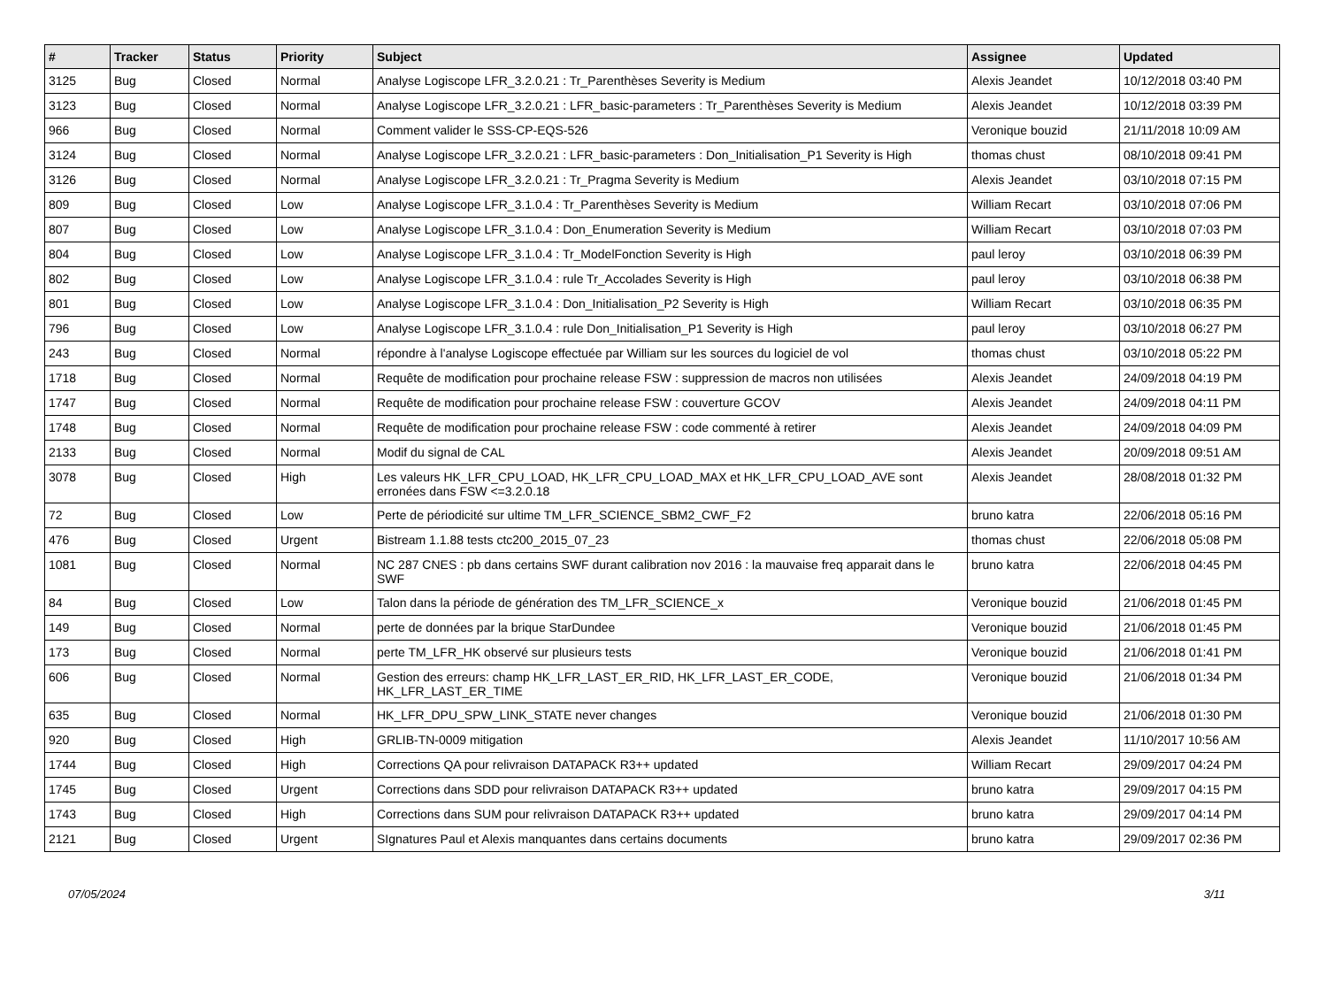| # | Tracker | Status | Priority | Subject | Assignee | Updated |
| --- | --- | --- | --- | --- | --- | --- |
| 3125 | Bug | Closed | Normal | Analyse Logiscope LFR_3.2.0.21 : Tr_Parenthèses Severity is Medium | Alexis Jeandet | 10/12/2018 03:40 PM |
| 3123 | Bug | Closed | Normal | Analyse Logiscope LFR_3.2.0.21 : LFR_basic-parameters : Tr_Parenthèses Severity is Medium | Alexis Jeandet | 10/12/2018 03:39 PM |
| 966 | Bug | Closed | Normal | Comment valider le SSS-CP-EQS-526 | Veronique bouzid | 21/11/2018 10:09 AM |
| 3124 | Bug | Closed | Normal | Analyse Logiscope LFR_3.2.0.21 : LFR_basic-parameters : Don_Initialisation_P1 Severity is High | thomas chust | 08/10/2018 09:41 PM |
| 3126 | Bug | Closed | Normal | Analyse Logiscope LFR_3.2.0.21 : Tr_Pragma Severity is Medium | Alexis Jeandet | 03/10/2018 07:15 PM |
| 809 | Bug | Closed | Low | Analyse Logiscope LFR_3.1.0.4 : Tr_Parenthèses Severity is Medium | William Recart | 03/10/2018 07:06 PM |
| 807 | Bug | Closed | Low | Analyse Logiscope LFR_3.1.0.4 : Don_Enumeration Severity is Medium | William Recart | 03/10/2018 07:03 PM |
| 804 | Bug | Closed | Low | Analyse Logiscope LFR_3.1.0.4 : Tr_ModelFonction Severity is High | paul leroy | 03/10/2018 06:39 PM |
| 802 | Bug | Closed | Low | Analyse Logiscope LFR_3.1.0.4 : rule Tr_Accolades Severity is High | paul leroy | 03/10/2018 06:38 PM |
| 801 | Bug | Closed | Low | Analyse Logiscope LFR_3.1.0.4 : Don_Initialisation_P2 Severity is High | William Recart | 03/10/2018 06:35 PM |
| 796 | Bug | Closed | Low | Analyse Logiscope LFR_3.1.0.4 : rule Don_Initialisation_P1 Severity is High | paul leroy | 03/10/2018 06:27 PM |
| 243 | Bug | Closed | Normal | répondre à l'analyse Logiscope effectuée par William sur les sources du logiciel de vol | thomas chust | 03/10/2018 05:22 PM |
| 1718 | Bug | Closed | Normal | Requête de modification pour prochaine release FSW : suppression de macros non utilisées | Alexis Jeandet | 24/09/2018 04:19 PM |
| 1747 | Bug | Closed | Normal | Requête de modification pour prochaine release FSW : couverture GCOV | Alexis Jeandet | 24/09/2018 04:11 PM |
| 1748 | Bug | Closed | Normal | Requête de modification pour prochaine release FSW : code commenté à retirer | Alexis Jeandet | 24/09/2018 04:09 PM |
| 2133 | Bug | Closed | Normal | Modif du signal de CAL | Alexis Jeandet | 20/09/2018 09:51 AM |
| 3078 | Bug | Closed | High | Les valeurs HK_LFR_CPU_LOAD, HK_LFR_CPU_LOAD_MAX et HK_LFR_CPU_LOAD_AVE sont erronées dans FSW <=3.2.0.18 | Alexis Jeandet | 28/08/2018 01:32 PM |
| 72 | Bug | Closed | Low | Perte de périodicité sur ultime TM_LFR_SCIENCE_SBM2_CWF_F2 | bruno katra | 22/06/2018 05:16 PM |
| 476 | Bug | Closed | Urgent | Bistream 1.1.88 tests ctc200_2015_07_23 | thomas chust | 22/06/2018 05:08 PM |
| 1081 | Bug | Closed | Normal | NC 287 CNES : pb dans certains SWF durant calibration nov 2016 : la mauvaise freq apparait dans le SWF | bruno katra | 22/06/2018 04:45 PM |
| 84 | Bug | Closed | Low | Talon dans la période de génération des TM_LFR_SCIENCE_x | Veronique bouzid | 21/06/2018 01:45 PM |
| 149 | Bug | Closed | Normal | perte de données par la brique StarDundee | Veronique bouzid | 21/06/2018 01:45 PM |
| 173 | Bug | Closed | Normal | perte TM_LFR_HK observé sur plusieurs tests | Veronique bouzid | 21/06/2018 01:41 PM |
| 606 | Bug | Closed | Normal | Gestion des erreurs: champ HK_LFR_LAST_ER_RID, HK_LFR_LAST_ER_CODE, HK_LFR_LAST_ER_TIME | Veronique bouzid | 21/06/2018 01:34 PM |
| 635 | Bug | Closed | Normal | HK_LFR_DPU_SPW_LINK_STATE never changes | Veronique bouzid | 21/06/2018 01:30 PM |
| 920 | Bug | Closed | High | GRLIB-TN-0009 mitigation | Alexis Jeandet | 11/10/2017 10:56 AM |
| 1744 | Bug | Closed | High | Corrections QA pour relivraison DATAPACK R3++ updated | William Recart | 29/09/2017 04:24 PM |
| 1745 | Bug | Closed | Urgent | Corrections dans SDD pour relivraison DATAPACK R3++ updated | bruno katra | 29/09/2017 04:15 PM |
| 1743 | Bug | Closed | High | Corrections dans SUM pour relivraison DATAPACK R3++ updated | bruno katra | 29/09/2017 04:14 PM |
| 2121 | Bug | Closed | Urgent | SIgnatures Paul et Alexis manquantes dans certains documents | bruno katra | 29/09/2017 02:36 PM |
07/05/2024 3/11